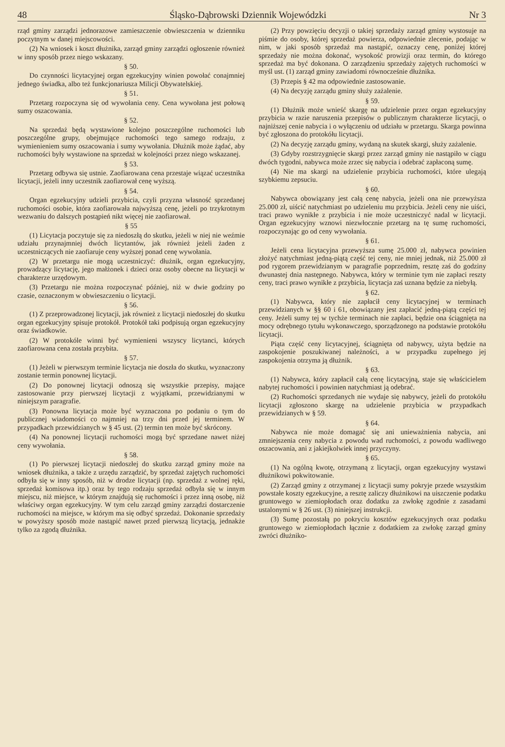48 Śląsko-Dąbrowski Dziennik Wojewódzki Nr 3
rząd gminy zarządzi jednorazowe zamieszczenie obwieszczenia w dzienniku poczytnym w danej miejscowości.
(2) Na wniosek i koszt dłużnika, zarząd gminy zarządzi ogłoszenie również w inny sposób przez niego wskazany.
§ 50.
Do czynności licytacyjnej organ egzekucyjny winien powołać conajmniej jednego świadka, albo też funkcjonariusza Milicji Obywatelskiej.
§ 51.
Przetarg rozpoczyna się od wywołania ceny. Cena wywołana jest połową sumy oszacowania.
§ 52.
Na sprzedaż będą wystawione kolejno poszczególne ruchomości lub poszczególne grupy, obejmujące ruchomości tego samego rodzaju, z wymienieniem sumy oszacowania i sumy wywołania. Dłużnik może żądać, aby ruchomości były wystawione na sprzedaż w kolejności przez niego wskazanej.
§ 53.
Przetarg odbywa się ustnie. Zaofiarowana cena przestaje wiązać uczestnika licytacji, jeżeli inny uczestnik zaofiarował cenę wyższą.
§ 54.
Organ egzekucyjny udzieli przybicia, czyli przyzna własność sprzedanej ruchomości osobie, która zaofiarowała najwyższą cenę, jeżeli po trzykrotnym wezwaniu do dalszych postąpień nikt więcej nie zaofiarował.
§ 55
(1) Licytacja poczytuje się za niedoszłą do skutku, jeżeli w niej nie weźmie udziału przynajmniej dwóch licytantów, jak również jeżeli żaden z uczestniczących nie zaofiaruje ceny wyższej ponad cenę wywołania.
(2) W przetargu nie mogą uczestniczyć: dłużnik, organ egzekucyjny, prowadzący licytację, jego małżonek i dzieci oraz osoby obecne na licytacji w charakterze urzędowym.
(3) Przetargu nie można rozpoczynać później, niż w dwie godziny po czasie, oznaczonym w obwieszczeniu o licytacji.
§ 56.
(1) Z przeprowadzonej licytacji, jak również z licytacji niedoszłej do skutku organ egzekucyjny spisuje protokół. Protokół taki podpisują organ egzekucyjny oraz świadkowie.
(2) W protokóle winni być wymienieni wszyscy licytanci, których zaofiarowana cena została przybita.
§ 57.
(1) Jeżeli w pierwszym terminie licytacja nie doszła do skutku, wyznaczony zostanie termin ponownej licytacji.
(2) Do ponownej licytacji odnoszą się wszystkie przepisy, mające zastosowanie przy pierwszej licytacji z wyjątkami, przewidzianymi w niniejszym paragrafie.
(3) Ponowna licytacja może być wyznaczona po podaniu o tym do publicznej wiadomości co najmniej na trzy dni przed jej terminem. W przypadkach przewidzianych w § 45 ust. (2) termin ten może być skrócony.
(4) Na ponownej licytacji ruchomości mogą być sprzedane nawet niżej ceny wywołania.
§ 58.
(1) Po pierwszej licytacji niedoszłej do skutku zarząd gminy może na wniosek dłużnika, a także z urzędu zarządzić, by sprzedaż zajętych ruchomości odbyła się w inny sposób, niż w drodze licytacji (np. sprzedaż z wolnej ręki, sprzedaż komisowa itp.) oraz by tego rodzaju sprzedaż odbyła się w innym miejscu, niż miejsce, w którym znajdują się ruchomości i przez inną osobę, niż właściwy organ egzekucyjny. W tym celu zarząd gminy zarządzi dostarczenie ruchomości na miejsce, w którym ma się odbyć sprzedaż. Dokonanie sprzedaży w powyższy sposób może nastąpić nawet przed pierwszą licytacją, jednakże tylko za zgodą dłużnika.
(2) Przy powzięciu decyzji o takiej sprzedaży zarząd gminy wystosuje na piśmie do osoby, której sprzedaż powierza, odpowiednie zlecenie, podając w nim, w jaki sposób sprzedaż ma nastąpić, oznaczy cenę, poniżej której sprzedaży nie można dokonać, wysokość prowizji oraz termin, do którego sprzedaż ma być dokonana. O zarządzeniu sprzedaży zajętych ruchomości w myśl ust. (1) zarząd gminy zawiadomi równocześnie dłużnika.
(3) Przepis § 42 ma odpowiednie zastosowanie.
(4) Na decyzję zarządu gminy służy zażalenie.
§ 59.
(1) Dłużnik może wnieść skargę na udzielenie przez organ egzekucyjny przybicia w razie naruszenia przepisów o publicznym charakterze licytacji, o najniższej cenie nabycia i o wyłączeniu od udziału w przetargu. Skarga powinna być zgłoszona do protokółu licytacji.
(2) Na decyzję zarządu gminy, wydaną na skutek skargi, służy zażalenie.
(3) Gdyby rozstrzygnięcie skargi przez zarząd gminy nie nastąpiło w ciągu dwóch tygodni, nabywca może zrzec się nabycia i odebrać zapłaconą sumę.
(4) Nie ma skargi na udzielenie przybicia ruchomości, które ulegają szybkiemu zepsuciu.
§ 60.
Nabywca obowiązany jest całą cenę nabycia, jeżeli ona nie przewyższa 25.000 zł, uiścić natychmiast po udzieleniu mu przybicia. Jeżeli ceny nie uiści, traci prawo wynikłe z przybicia i nie może uczestniczyć nadal w licytacji. Organ egzekucyjny wznowi niezwłocznie przetarg na tę sumę ruchomości, rozpoczynając go od ceny wywołania.
§ 61.
Jeżeli cena licytacyjna przewyższa sumę 25.000 zł, nabywca powinien złożyć natychmiast jedną-piątą część tej ceny, nie mniej jednak, niż 25.000 zł pod rygorem przewidzianym w paragrafie poprzednim, resztę zaś do godziny dwunastej dnia następnego. Nabywca, który w terminie tym nie zapłaci reszty ceny, traci prawo wynikłe z przybicia, licytacja zaś uznana będzie za niebyłą.
§ 62.
(1) Nabywca, który nie zapłacił ceny licytacyjnej w terminach przewidzianych w §§ 60 i 61, obowiązany jest zapłacić jedną-piątą części tej ceny. Jeżeli sumy tej w tychże terminach nie zapłaci, będzie ona ściągnięta na mocy odrębnego tytułu wykonawczego, sporządzonego na podstawie protokółu licytacji.
Piąta część ceny licytacyjnej, ściągnięta od nabywcy, użyta będzie na zaspokojenie poszukiwanej należności, a w przypadku zupełnego jej zaspokojenia otrzyma ją dłużnik.
§ 63.
(1) Nabywca, który zapłacił całą cenę licytacyjną, staje się właścicielem nabytej ruchomości i powinien natychmiast ją odebrać.
(2) Ruchomości sprzedanych nie wydaje się nabywcy, jeżeli do protokółu licytacji zgłoszono skargę na udzielenie przybicia w przypadkach przewidzianych w § 59.
§ 64.
Nabywca nie może domagać się ani unieważnienia nabycia, ani zmniejszenia ceny nabycia z powodu wad ruchomości, z powodu wadliwego oszacowania, ani z jakiejkolwiek innej przyczyny.
§ 65.
(1) Na ogólną kwotę, otrzymaną z licytacji, organ egzekucyjny wystawi dłużnikowi pokwitowanie.
(2) Zarząd gminy z otrzymanej z licytacji sumy pokryje przede wszystkim powstałe koszty egzekucyjne, a resztę zaliczy dłużnikowi na uiszczenie podatku gruntowego w ziemiopłodach oraz dodatku za zwłokę zgodnie z zasadami ustalonymi w § 26 ust. (3) niniejszej instrukcji.
(3) Sumę pozostałą po pokryciu kosztów egzekucyjnych oraz podatku gruntowego w ziemiopłodach łącznie z dodatkiem za zwłokę zarząd gminy zwróci dłużniko-